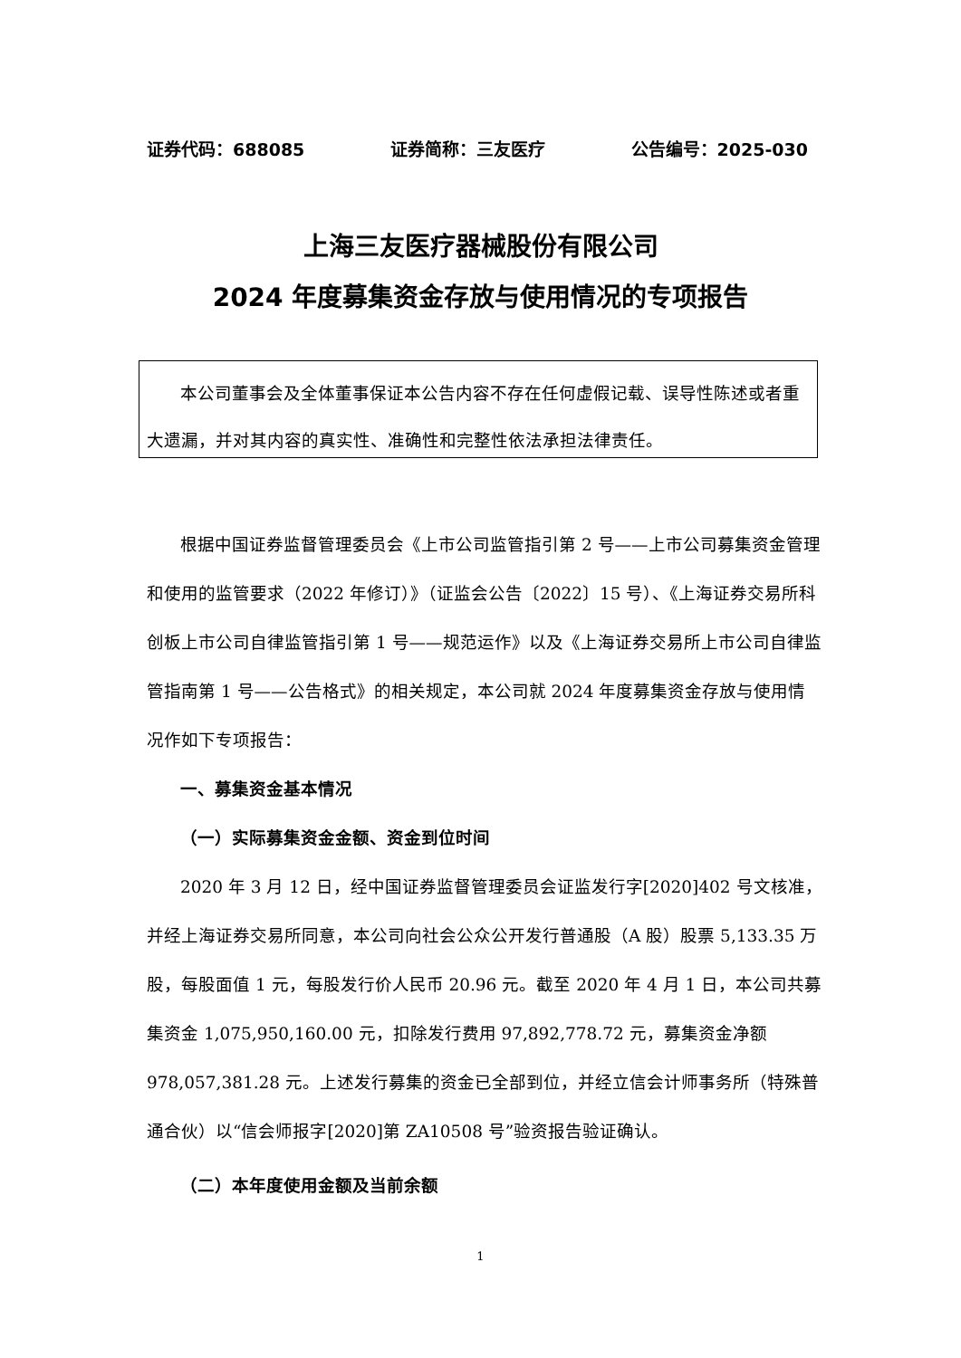证券代码：688085 证券简称：三友医疗 公告编号：2025-030
上海三友医疗器械股份有限公司
2024 年度募集资金存放与使用情况的专项报告
本公司董事会及全体董事保证本公告内容不存在任何虚假记载、误导性陈述或者重大遗漏，并对其内容的真实性、准确性和完整性依法承担法律责任。
根据中国证券监督管理委员会《上市公司监管指引第 2 号——上市公司募集资金管理和使用的监管要求（2022 年修订）》（证监会公告〔2022〕15 号）、《上海证券交易所科创板上市公司自律监管指引第 1 号——规范运作》以及《上海证券交易所上市公司自律监管指南第 1 号——公告格式》的相关规定，本公司就 2024 年度募集资金存放与使用情况作如下专项报告：
一、募集资金基本情况
（一）实际募集资金金额、资金到位时间
2020 年 3 月 12 日，经中国证券监督管理委员会证监发行字[2020]402 号文核准，并经上海证券交易所同意，本公司向社会公众公开发行普通股（A 股）股票 5,133.35 万股，每股面值 1 元，每股发行价人民币 20.96 元。截至 2020 年 4 月 1 日，本公司共募集资金 1,075,950,160.00 元，扣除发行费用 97,892,778.72 元，募集资金净额 978,057,381.28 元。上述发行募集的资金已全部到位，并经立信会计师事务所（特殊普通合伙）以“信会师报字[2020]第 ZA10508 号”验资报告验证确认。
（二）本年度使用金额及当前余额
1